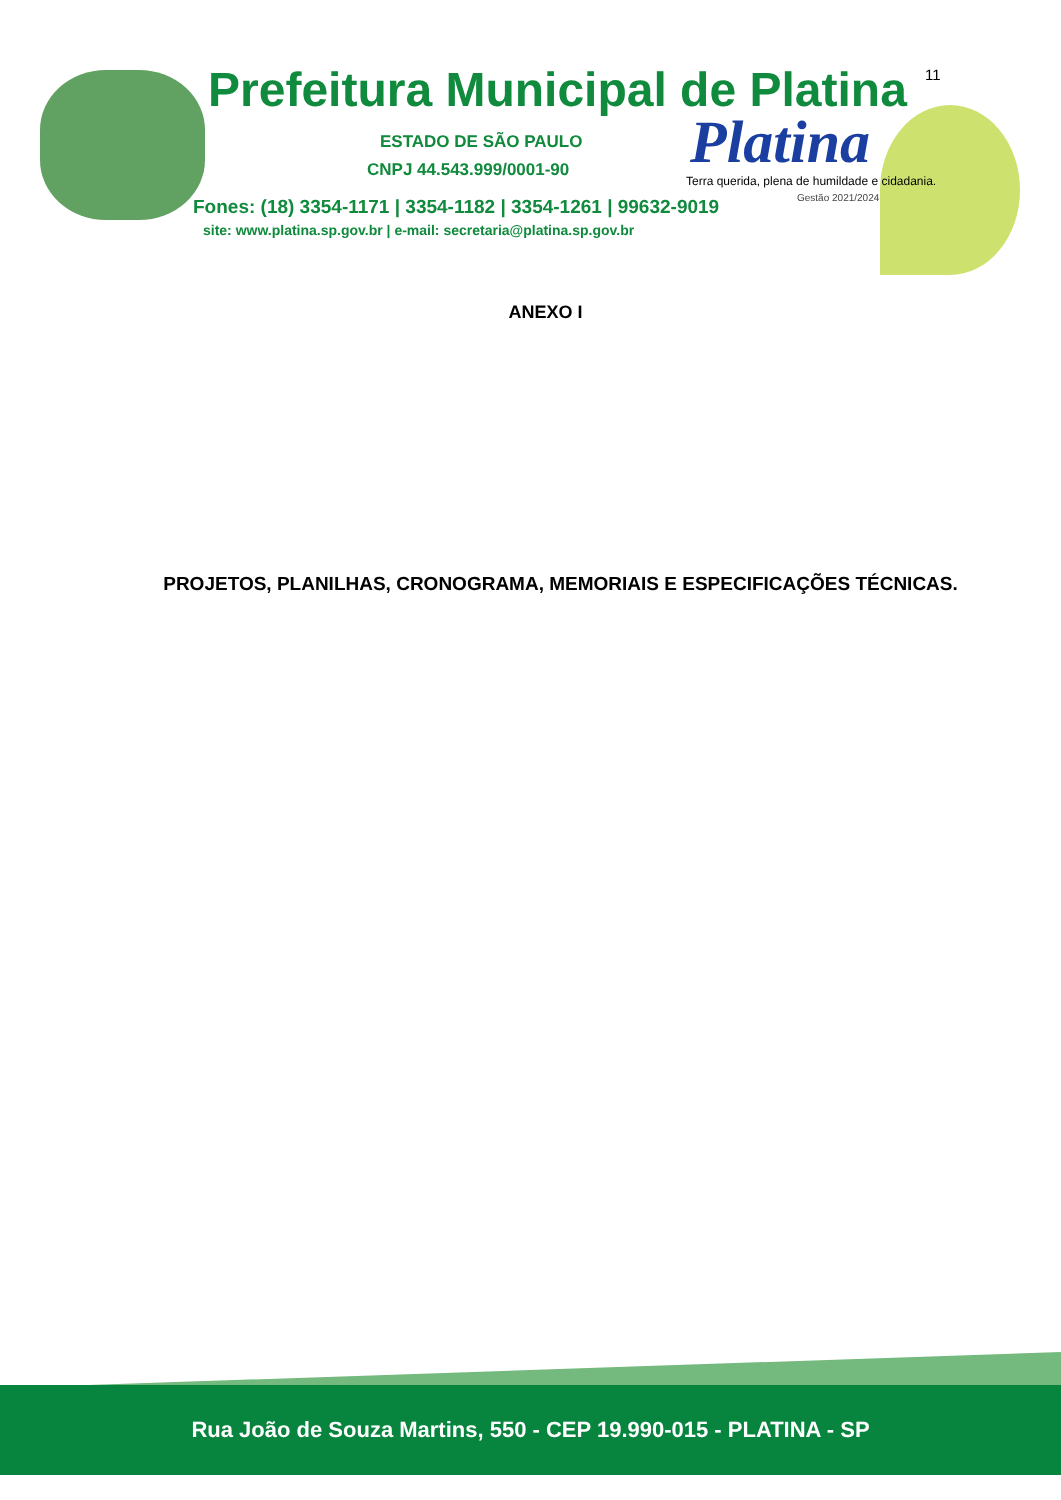Prefeitura Municipal de Platina
11
ESTADO DE SÃO PAULO
CNPJ 44.543.999/0001-90 Platina
Terra querida, plena de humildade e cidadania.
Gestão 2021/2024
Fones: (18) 3354-1171 | 3354-1182 | 3354-1261 | 99632-9019
site: www.platina.sp.gov.br | e-mail: secretaria@platina.sp.gov.br
ANEXO I
PROJETOS, PLANILHAS, CRONOGRAMA, MEMORIAIS E ESPECIFICAÇÕES TÉCNICAS.
Rua João de Souza Martins, 550 - CEP 19.990-015 - PLATINA - SP